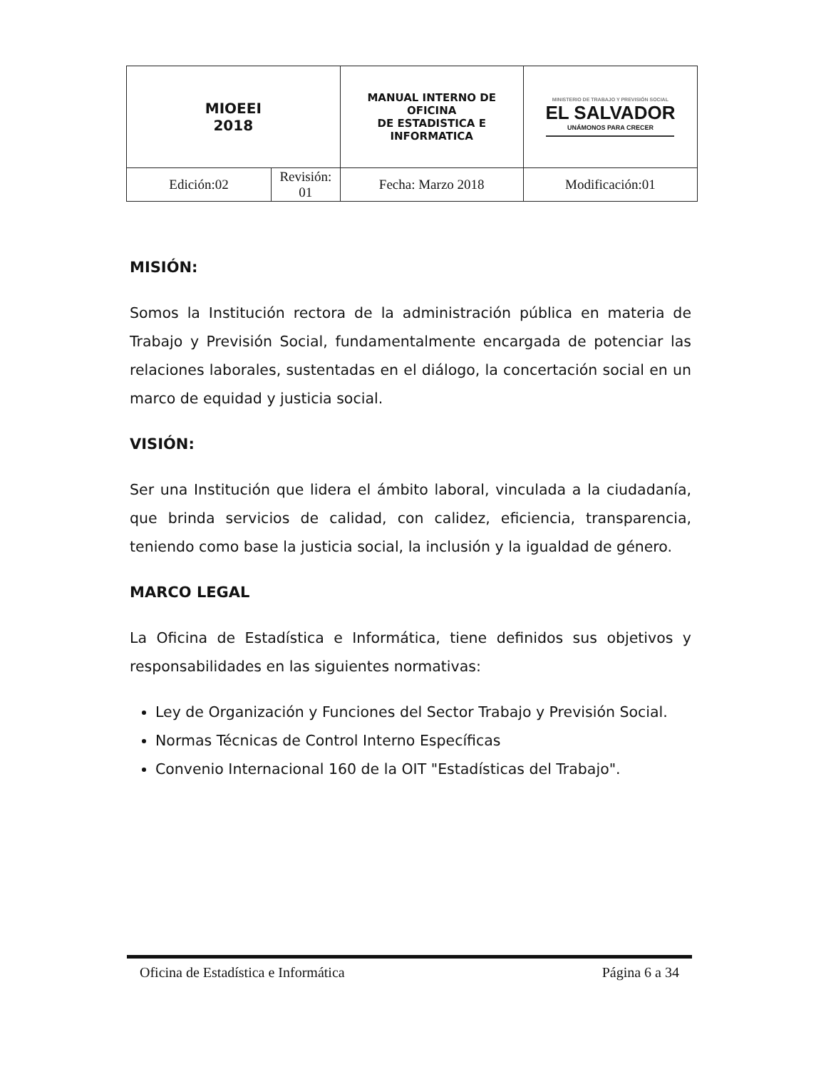| MIOEEI 2018 | | MANUAL INTERNO DE OFICINA DE ESTADISTICA E INFORMATICA | | MINISTERIO DE TRABAJO Y PREVISIÓN SOCIAL EL SALVADOR UNÁMONOS PARA CRECER |
| Edición:02 | Revisión: 01 | | Fecha: Marzo 2018 | Modificación:01 |
MISIÓN:
Somos la Institución rectora de la administración pública en materia de Trabajo y Previsión Social, fundamentalmente encargada de potenciar las relaciones laborales, sustentadas en el diálogo, la concertación social en un marco de equidad y justicia social.
VISIÓN:
Ser una Institución que lidera el ámbito laboral, vinculada a la ciudadanía, que brinda servicios de calidad, con calidez, eficiencia, transparencia, teniendo como base la justicia social, la inclusión y la igualdad de género.
MARCO LEGAL
La Oficina de Estadística e Informática, tiene definidos sus objetivos y responsabilidades en las siguientes normativas:
Ley de Organización y Funciones del Sector Trabajo y Previsión Social.
Normas Técnicas de Control Interno Específicas
Convenio Internacional 160 de la OIT "Estadísticas del Trabajo".
Oficina de Estadística e Informática Página 6 a 34